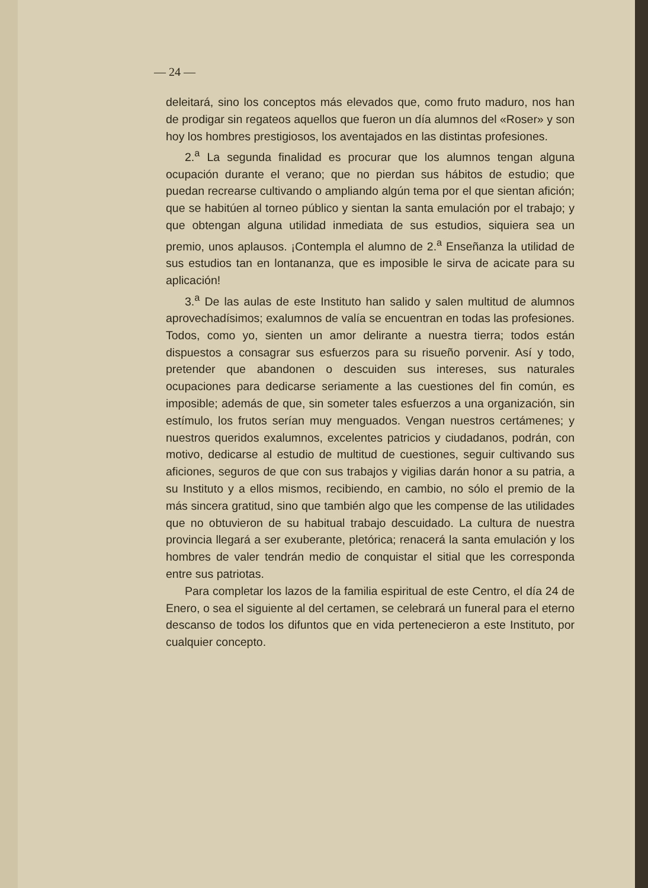— 24 —
deleitará, sino los conceptos más elevados que, como fruto maduro, nos han de prodigar sin regateos aquellos que fueron un día alumnos del «Roser» y son hoy los hombres prestigiosos, los aventajados en las distintas profesiones.
2.<sup>a</sup> La segunda finalidad es procurar que los alumnos tengan alguna ocupación durante el verano; que no pierdan sus hábitos de estudio; que puedan recrearse cultivando o ampliando algún tema por el que sientan afición; que se habitúen al torneo público y sientan la santa emulación por el trabajo; y que obtengan alguna utilidad inmediata de sus estudios, siquiera sea un premio, unos aplausos. ¡Contempla el alumno de 2.<sup>a</sup> Enseñanza la utilidad de sus estudios tan en lontananza, que es imposible le sirva de acicate para su aplicación!
3.<sup>a</sup> De las aulas de este Instituto han salido y salen multitud de alumnos aprovechadísimos; exalumnos de valía se encuentran en todas las profesiones. Todos, como yo, sienten un amor delirante a nuestra tierra; todos están dispuestos a consagrar sus esfuerzos para su risueño porvenir. Así y todo, pretender que abandonen o descuiden sus intereses, sus naturales ocupaciones para dedicarse seriamente a las cuestiones del fin común, es imposible; además de que, sin someter tales esfuerzos a una organización, sin estímulo, los frutos serían muy menguados. Vengan nuestros certámenes; y nuestros queridos exalumnos, excelentes patricios y ciudadanos, podrán, con motivo, dedicarse al estudio de multitud de cuestiones, seguir cultivando sus aficiones, seguros de que con sus trabajos y vigilias darán honor a su patria, a su Instituto y a ellos mismos, recibiendo, en cambio, no sólo el premio de la más sincera gratitud, sino que también algo que les compense de las utilidades que no obtuvieron de su habitual trabajo descuidado. La cultura de nuestra provincia llegará a ser exuberante, pletórica; renacerá la santa emulación y los hombres de valer tendrán medio de conquistar el sitial que les corresponda entre sus patriotas.
Para completar los lazos de la familia espiritual de este Centro, el día 24 de Enero, o sea el siguiente al del certamen, se celebrará un funeral para el eterno descanso de todos los difuntos que en vida pertenecieron a este Instituto, por cualquier concepto.